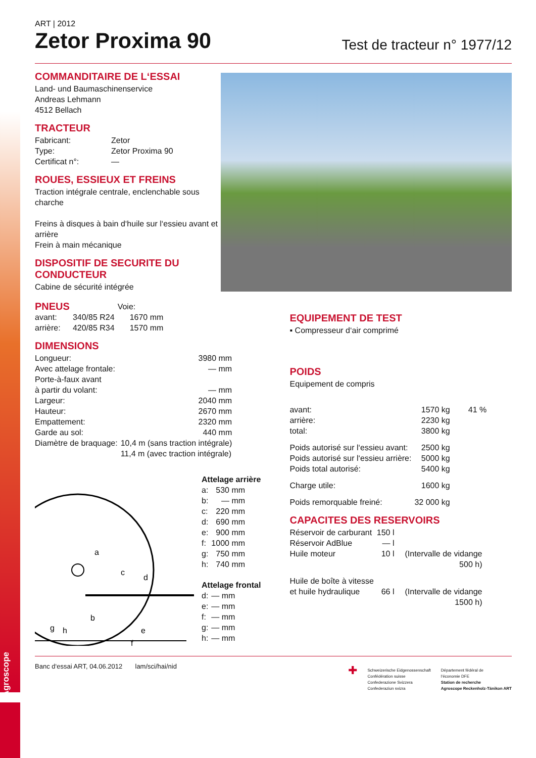Agroscope
ART | 2012
Zetor Proxima 90
Test de tracteur n° 1977/12
COMMANDITAIRE DE L‘ESSAI
Land- und Baumaschinenservice
Andreas Lehmann
4512 Bellach
TRACTEUR
| Fabricant: | Zetor |
| Type: | Zetor Proxima 90 |
| Certificat n°: | — |
ROUES, ESSIEUX ET FREINS
Traction intégrale centrale, enclenchable sous charche
Freins à disques à bain d‘huile sur l‘essieu avant et arrière
Frein à main mécanique
DISPOSITIF DE SECURITE DU CONDUCTEUR
Cabine de sécurité intégrée
| PNEUS | | Voie: |
| avant: | 340/85 R24 | 1670 mm |
| arrière: | 420/85 R34 | 1570 mm |
DIMENSIONS
| Longueur: | 3980 mm |
| Avec attelage frontale: | — mm |
| Porte-à-faux avant | |
| à partir du volant: | — mm |
| Largeur: | 2040 mm |
| Hauteur: | 2670 mm |
| Empattement: | 2320 mm |
| Garde au sol: | 440 mm |
| Diamètre de braquage: | 10,4 m (sans traction intégrale) 11,4 m (avec traction intégrale) |
a
c
d
b
g
h
e
f
Attelage arrière
| a: | 530 mm |
| b: | — mm |
| c: | 220 mm |
| d: | 690 mm |
| e: | 900 mm |
| f: | 1000 mm |
| g: | 750 mm |
| h: | 740 mm |
Attelage frontal
| d: | — mm |
| e: | — mm |
| f: | — mm |
| g: | — mm |
| h: | — mm |
EQUIPEMENT DE TEST
▪ Compresseur d‘air comprimé
POIDS
Equipement de compris
| avant: | 1570 kg | 41 % |
| arrière: | 2230 kg | |
| total: | 3800 kg | |
| Poids autorisé sur l‘essieu avant: | 2500 kg | |
| Poids autorisé sur l‘essieu arrière: | 5000 kg | |
| Poids total autorisé: | 5400 kg | |
| Charge utile: | 1600 kg | |
| Poids remorquable freiné: | 32 000 kg | |
CAPACITES DES RESERVOIRS
| Réservoir de carburant | 150 l | |
| Réservoir AdBlue | — l | |
| Huile moteur | 10 l | (Intervalle de vidange 500 h) |
| Huile de boîte à vitesse et huile hydraulique | 66 l | (Intervalle de vidange 1500 h) |
Banc d‘essai ART, 04.06.2012 lam/sci/hai/nid
✚
Schweizerische Eidgenossenschaft
Confédération suisse
Confederazione Svizzera
Confederaziun svizra
Département fédéral de
l'économie DFE
Station de recherche
Agroscope Reckenholz-Tänikon ART